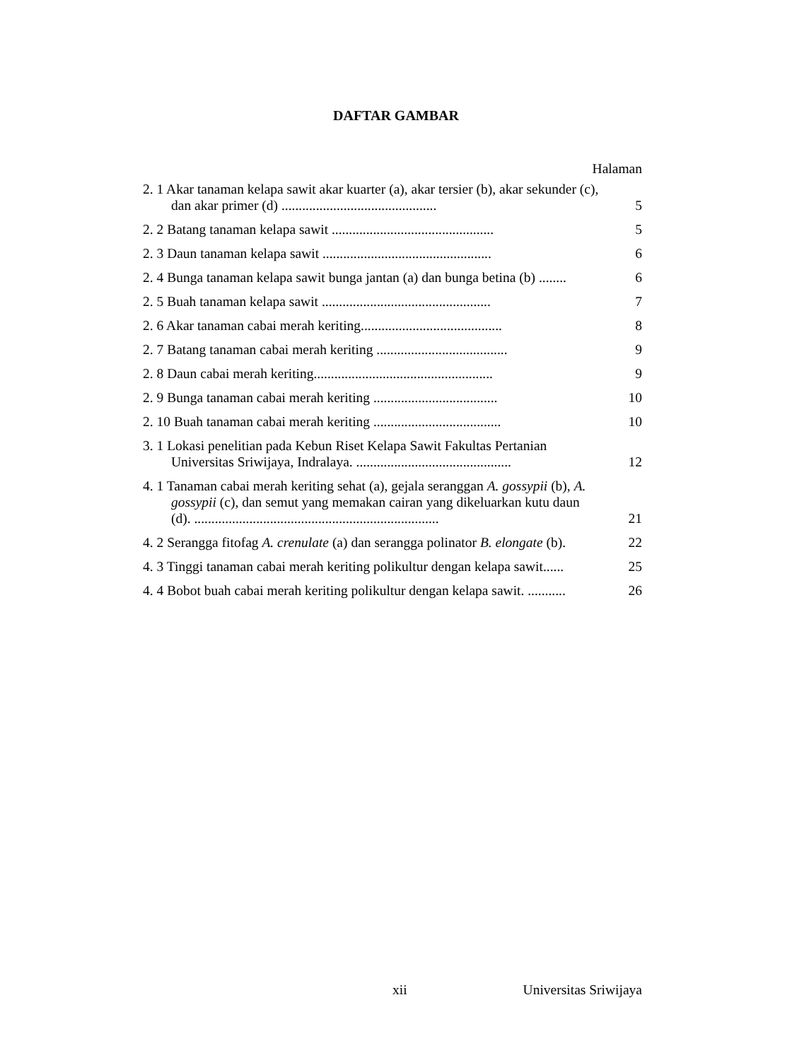DAFTAR GAMBAR
Halaman
2. 1 Akar tanaman kelapa sawit akar kuarter (a), akar tersier (b), akar sekunder (c), dan akar primer (d) .............................................
5
2. 2 Batang tanaman kelapa sawit ...............................................
5
2. 3 Daun tanaman kelapa sawit .................................................
6
2. 4 Bunga tanaman kelapa sawit bunga jantan (a) dan bunga betina (b) ........
6
2. 5 Buah tanaman kelapa sawit .................................................
7
2. 6 Akar tanaman cabai merah keriting.........................................
8
2. 7 Batang tanaman cabai merah keriting ......................................
9
2. 8 Daun cabai merah keriting....................................................
9
2. 9 Bunga tanaman cabai merah keriting ....................................
10
2. 10 Buah tanaman cabai merah keriting .....................................
10
3. 1 Lokasi penelitian pada Kebun Riset Kelapa Sawit Fakultas Pertanian Universitas Sriwijaya, Indralaya. .............................................
12
4. 1 Tanaman cabai merah keriting sehat (a), gejala seranggan A. gossypii (b), A. gossypii (c), dan semut yang memakan cairan yang dikeluarkan kutu daun (d). .......................................................................
21
4. 2 Serangga fitofag A. crenulate (a) dan serangga polinator B. elongate (b).
22
4. 3 Tinggi tanaman cabai merah keriting polikultur dengan kelapa sawit......
25
4. 4 Bobot buah cabai merah keriting polikultur dengan kelapa sawit. ...........
26
xii Universitas Sriwijaya